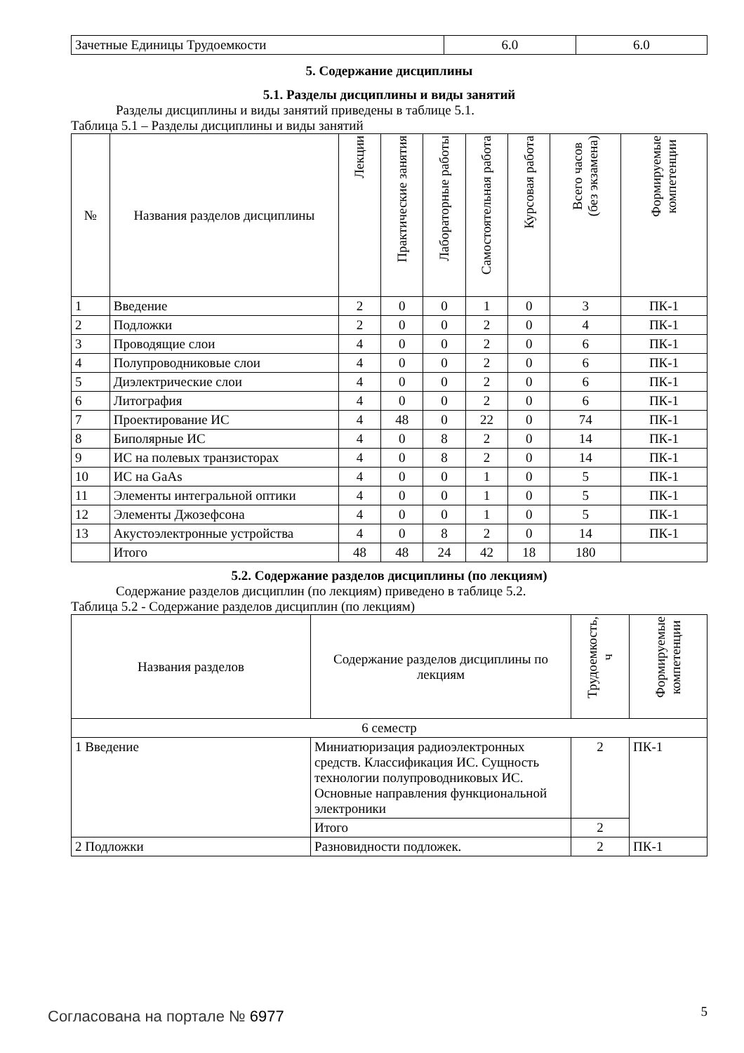| Зачетные Единицы Трудоемкости | 6.0 | 6.0 |
5. Содержание дисциплины
5.1. Разделы дисциплины и виды занятий
Разделы дисциплины и виды занятий приведены в таблице 5.1.
Таблица 5.1 – Разделы дисциплины и виды занятий
| № | Названия разделов дисциплины | Лекции | Практические занятия | Лабораторные работы | Самостоятельная работа | Курсовая работа | Всего часов (без экзамена) | Формируемые компетенции |
| --- | --- | --- | --- | --- | --- | --- | --- | --- |
| 1 | Введение | 2 | 0 | 0 | 1 | 0 | 3 | ПК-1 |
| 2 | Подложки | 2 | 0 | 0 | 2 | 0 | 4 | ПК-1 |
| 3 | Проводящие слои | 4 | 0 | 0 | 2 | 0 | 6 | ПК-1 |
| 4 | Полупроводниковые слои | 4 | 0 | 0 | 2 | 0 | 6 | ПК-1 |
| 5 | Диэлектрические слои | 4 | 0 | 0 | 2 | 0 | 6 | ПК-1 |
| 6 | Литография | 4 | 0 | 0 | 2 | 0 | 6 | ПК-1 |
| 7 | Проектирование ИС | 4 | 48 | 0 | 22 | 0 | 74 | ПК-1 |
| 8 | Биполярные ИС | 4 | 0 | 8 | 2 | 0 | 14 | ПК-1 |
| 9 | ИС на полевых транзисторах | 4 | 0 | 8 | 2 | 0 | 14 | ПК-1 |
| 10 | ИС на GaAs | 4 | 0 | 0 | 1 | 0 | 5 | ПК-1 |
| 11 | Элементы интегральной оптики | 4 | 0 | 0 | 1 | 0 | 5 | ПК-1 |
| 12 | Элементы Джозефсона | 4 | 0 | 0 | 1 | 0 | 5 | ПК-1 |
| 13 | Акустоэлектронные устройства | 4 | 0 | 8 | 2 | 0 | 14 | ПК-1 |
| | Итого | 48 | 48 | 24 | 42 | 18 | 180 | |
5.2. Содержание разделов дисциплины (по лекциям)
Содержание разделов дисциплин (по лекциям) приведено в таблице 5.2.
Таблица 5.2 - Содержание разделов дисциплин (по лекциям)
| Названия разделов | Содержание разделов дисциплины по лекциям | Трудоемкость, ч | Формируемые компетенции |
| --- | --- | --- | --- |
| 6 семестр | | | |
| 1 Введение | Миниатюризация радиоэлектронных средств. Классификация ИС. Сущность технологии полупроводниковых ИС. Основные направления функциональной электроники | 2 | ПК-1 |
| | Итого | 2 | |
| 2 Подложки | Разновидности подложек. | 2 | ПК-1 |
Согласована на портале № 6977 5